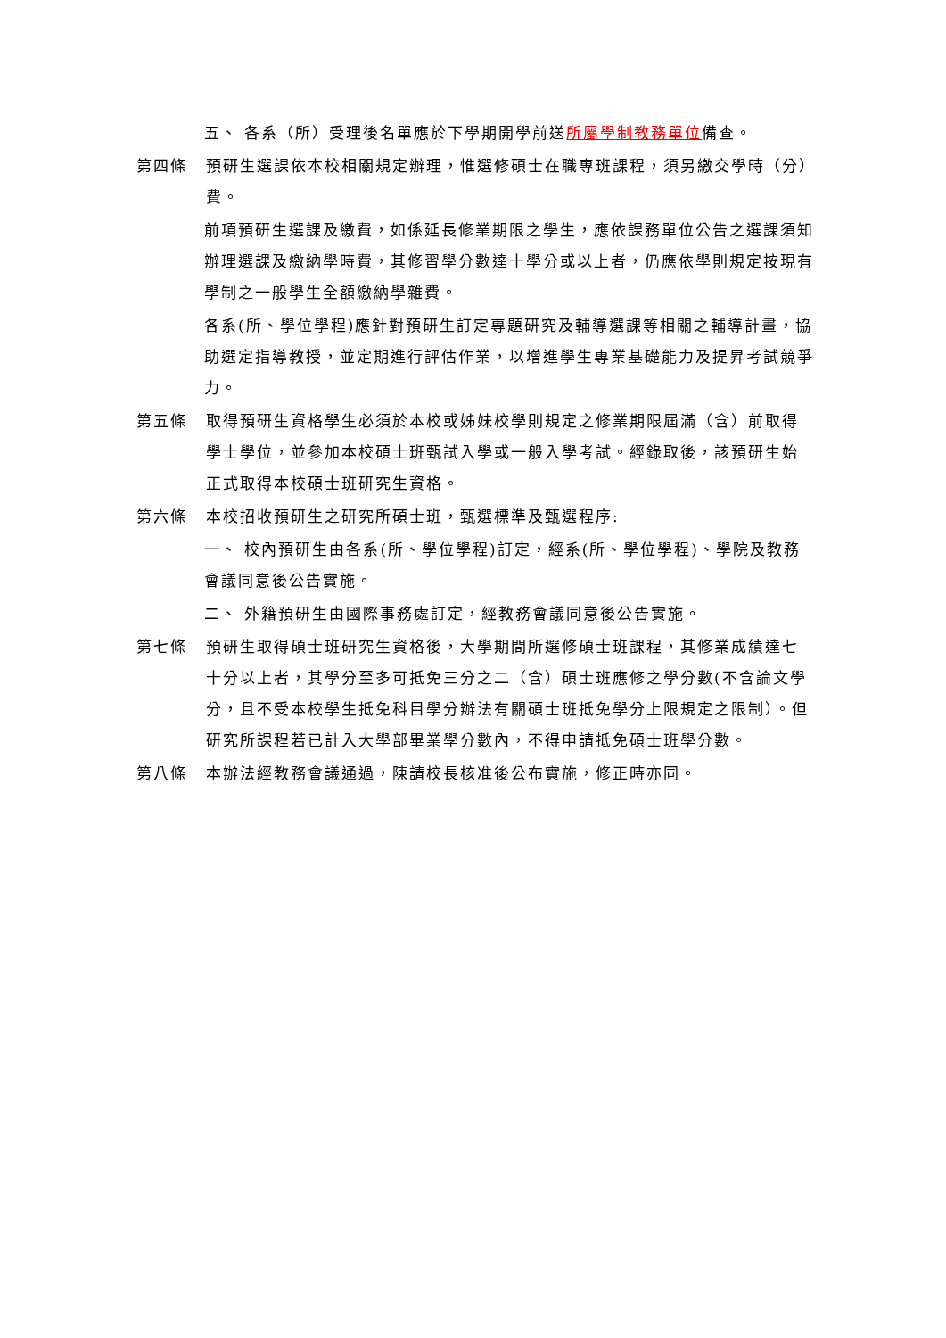五、 各系（所）受理後名單應於下學期開學前送所屬學制教務單位備查。
第四條 預研生選課依本校相關規定辦理，惟選修碩士在職專班課程，須另繳交學時（分）費。
前項預研生選課及繳費，如係延長修業期限之學生，應依課務單位公告之選課須知辦理選課及繳納學時費，其修習學分數達十學分或以上者，仍應依學則規定按現有學制之一般學生全額繳納學雜費。
各系(所、學位學程)應針對預研生訂定專題研究及輔導選課等相關之輔導計畫，協助選定指導教授，並定期進行評估作業，以增進學生專業基礎能力及提昇考試競爭力。
第五條 取得預研生資格學生必須於本校或姊妹校學則規定之修業期限屆滿（含）前取得學士學位，並參加本校碩士班甄試入學或一般入學考試。經錄取後，該預研生始正式取得本校碩士班研究生資格。
第六條 本校招收預研生之研究所碩士班，甄選標準及甄選程序:
一、 校內預研生由各系(所、學位學程)訂定，經系(所、學位學程)、學院及教務會議同意後公告實施。
二、 外籍預研生由國際事務處訂定，經教務會議同意後公告實施。
第七條 預研生取得碩士班研究生資格後，大學期間所選修碩士班課程，其修業成績達七十分以上者，其學分至多可抵免三分之二（含）碩士班應修之學分數(不含論文學分，且不受本校學生抵免科目學分辦法有關碩士班抵免學分上限規定之限制）。但研究所課程若已計入大學部畢業學分數內，不得申請抵免碩士班學分數。
第八條 本辦法經教務會議通過，陳請校長核准後公布實施，修正時亦同。